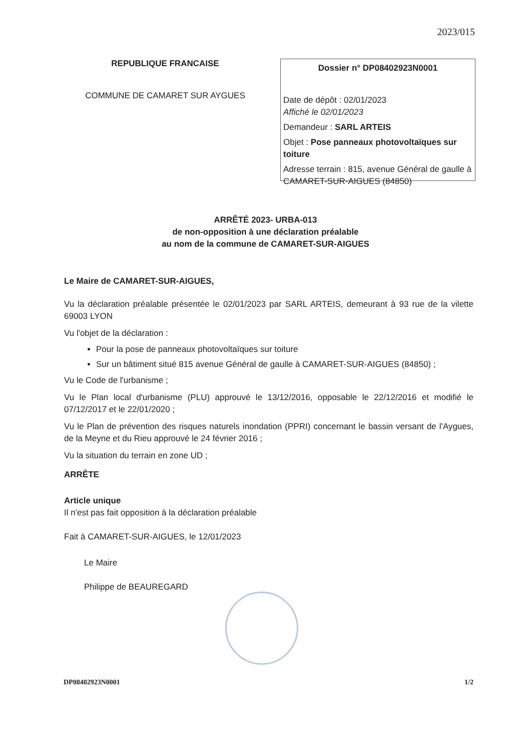2023/015
REPUBLIQUE FRANCAISE
COMMUNE DE CAMARET SUR AYGUES
Dossier n° DP08402923N0001
Date de dépôt : 02/01/2023
Affiché le 02/01/2023
Demandeur : SARL ARTEIS
Objet : Pose panneaux photovoltaïques sur toiture
Adresse terrain : 815, avenue Général de gaulle à CAMARET-SUR-AIGUES (84850)
ARRÊTÉ 2023- URBA-013
de non-opposition à une déclaration préalable
au nom de la commune de CAMARET-SUR-AIGUES
Le Maire de CAMARET-SUR-AIGUES,
Vu la déclaration préalable présentée le 02/01/2023 par SARL ARTEIS, demeurant à 93 rue de la vilette 69003 LYON
Vu l'objet de la déclaration :
Pour la pose de panneaux photovoltaïques sur toiture
Sur un bâtiment situé 815 avenue Général de gaulle à CAMARET-SUR-AIGUES (84850) ;
Vu le Code de l'urbanisme ;
Vu le Plan local d'urbanisme (PLU) approuvé le 13/12/2016, opposable le 22/12/2016 et modifié le 07/12/2017 et le 22/01/2020 ;
Vu le Plan de prévention des risques naturels inondation (PPRI) concernant le bassin versant de l'Aygues, de la Meyne et du Rieu approuvé le 24 février 2016 ;
Vu la situation du terrain en zone UD ;
ARRÊTE
Article unique
Il n'est pas fait opposition à la déclaration préalable
Fait à CAMARET-SUR-AIGUES, le 12/01/2023
Le Maire
Philippe de BEAUREGARD
DP08402923N0001 1/2